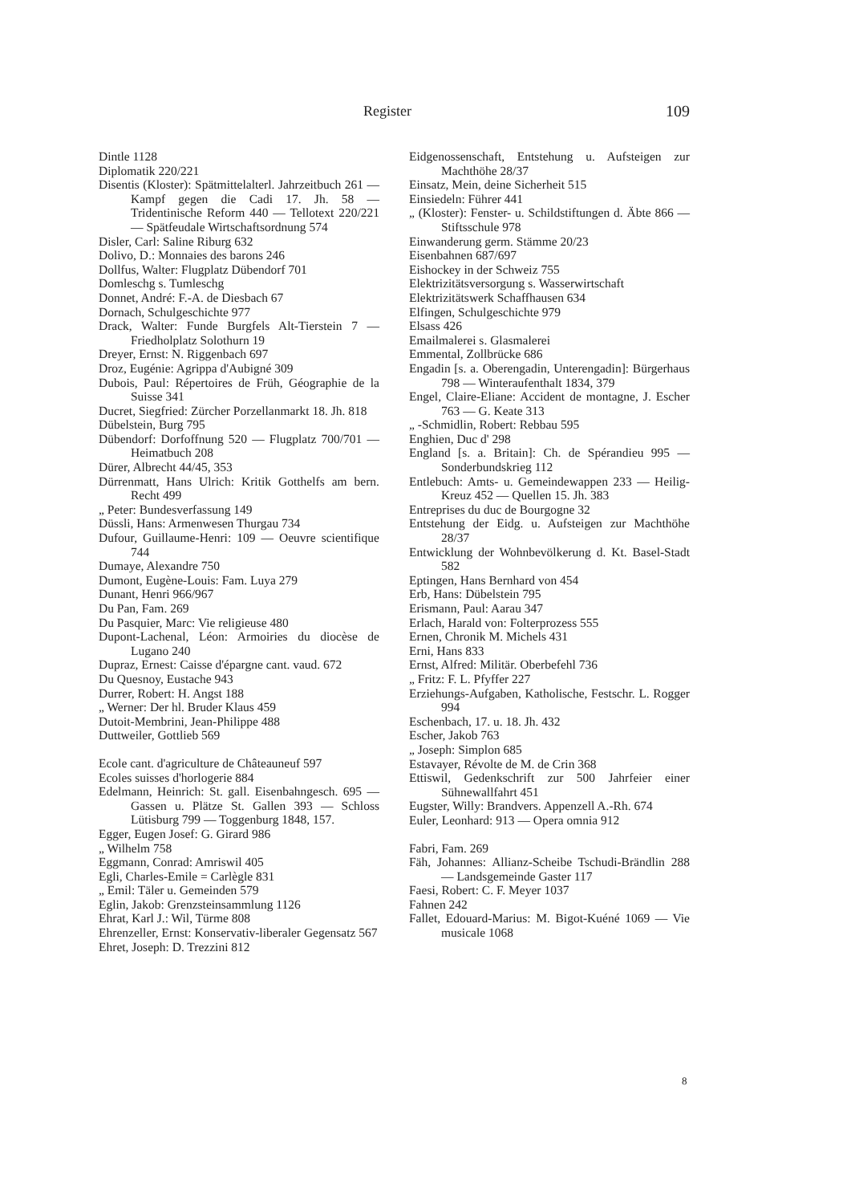Register 109
Dintle 1128
Diplomatik 220/221
Disentis (Kloster): Spätmittelalterl. Jahrzeitbuch 261 — Kampf gegen die Cadi 17. Jh. 58 — Tridentinische Reform 440 — Tellotext 220/221 — Spätfeudale Wirtschaftsordnung 574
Disler, Carl: Saline Riburg 632
Dolivo, D.: Monnaies des barons 246
Dollfus, Walter: Flugplatz Dübendorf 701
Domleschg s. Tumleschg
Donnet, André: F.-A. de Diesbach 67
Dornach, Schulgeschichte 977
Drack, Walter: Funde Burgfels Alt-Tierstein 7 — Friedholplatz Solothurn 19
Dreyer, Ernst: N. Riggenbach 697
Droz, Eugénie: Agrippa d'Aubigné 309
Dubois, Paul: Répertoires de Früh, Géographie de la Suisse 341
Ducret, Siegfried: Zürcher Porzellanmarkt 18. Jh. 818
Dübelstein, Burg 795
Dübendorf: Dorfoffnung 520 — Flugplatz 700/701 — Heimatbuch 208
Dürer, Albrecht 44/45, 353
Dürrenmatt, Hans Ulrich: Kritik Gotthelfs am bern. Recht 499
„ Peter: Bundesverfassung 149
Düssli, Hans: Armenwesen Thurgau 734
Dufour, Guillaume-Henri: 109 — Oeuvre scientifique 744
Dumaye, Alexandre 750
Dumont, Eugène-Louis: Fam. Luya 279
Dunant, Henri 966/967
Du Pan, Fam. 269
Du Pasquier, Marc: Vie religieuse 480
Dupont-Lachenal, Léon: Armoiries du diocèse de Lugano 240
Dupraz, Ernest: Caisse d'épargne cant. vaud. 672
Du Quesnoy, Eustache 943
Durrer, Robert: H. Angst 188
„ Werner: Der hl. Bruder Klaus 459
Dutoit-Membrini, Jean-Philippe 488
Duttweiler, Gottlieb 569
Ecole cant. d'agriculture de Châteauneuf 597
Ecoles suisses d'horlogerie 884
Edelmann, Heinrich: St. gall. Eisenbahngesch. 695 — Gassen u. Plätze St. Gallen 393 — Schloss Lütisburg 799 — Toggenburg 1848, 157.
Egger, Eugen Josef: G. Girard 986
„ Wilhelm 758
Eggmann, Conrad: Amriswil 405
Egli, Charles-Emile = Carlègle 831
„ Emil: Täler u. Gemeinden 579
Eglin, Jakob: Grenzsteinsammlung 1126
Ehrat, Karl J.: Wil, Türme 808
Ehrenzeller, Ernst: Konservativ-liberaler Gegensatz 567
Ehret, Joseph: D. Trezzini 812
Eidgenossenschaft, Entstehung u. Aufsteigen zur Machthöhe 28/37
Einsatz, Mein, deine Sicherheit 515
Einsiedeln: Führer 441
„ (Kloster): Fenster- u. Schildstiftungen d. Äbte 866 — Stiftsschule 978
Einwanderung germ. Stämme 20/23
Eisenbahnen 687/697
Eishockey in der Schweiz 755
Elektrizitätsversorgung s. Wasserwirtschaft
Elektrizitätswerk Schaffhausen 634
Elfingen, Schulgeschichte 979
Elsass 426
Emailmalerei s. Glasmalerei
Emmental, Zollbrücke 686
Engadin [s. a. Oberengadin, Unterengadin]: Bürgerhaus 798 — Winteraufenthalt 1834, 379
Engel, Claire-Eliane: Accident de montagne, J. Escher 763 — G. Keate 313
„ -Schmidlin, Robert: Rebbau 595
Enghien, Duc d' 298
England [s. a. Britain]: Ch. de Spérandieu 995 — Sonderbundskrieg 112
Entlebuch: Amts- u. Gemeindewappen 233 — Heilig-Kreuz 452 — Quellen 15. Jh. 383
Entreprises du duc de Bourgogne 32
Entstehung der Eidg. u. Aufsteigen zur Machthöhe 28/37
Entwicklung der Wohnbevölkerung d. Kt. Basel-Stadt 582
Eptingen, Hans Bernhard von 454
Erb, Hans: Dübelstein 795
Erismann, Paul: Aarau 347
Erlach, Harald von: Folterprozess 555
Ernen, Chronik M. Michels 431
Erni, Hans 833
Ernst, Alfred: Militär. Oberbefehl 736
„ Fritz: F. L. Pfyffer 227
Erziehungs-Aufgaben, Katholische, Festschr. L. Rogger 994
Eschenbach, 17. u. 18. Jh. 432
Escher, Jakob 763
„ Joseph: Simplon 685
Estavayer, Révolte de M. de Crin 368
Ettiswil, Gedenkschrift zur 500 Jahrfeier einer Sühnewallfahrt 451
Eugster, Willy: Brandvers. Appenzell A.-Rh. 674
Euler, Leonhard: 913 — Opera omnia 912
Fabri, Fam. 269
Fäh, Johannes: Allianz-Scheibe Tschudi-Brändlin 288 — Landsgemeinde Gaster 117
Faesi, Robert: C. F. Meyer 1037
Fahnen 242
Fallet, Edouard-Marius: M. Bigot-Kuéné 1069 — Vie musicale 1068
8